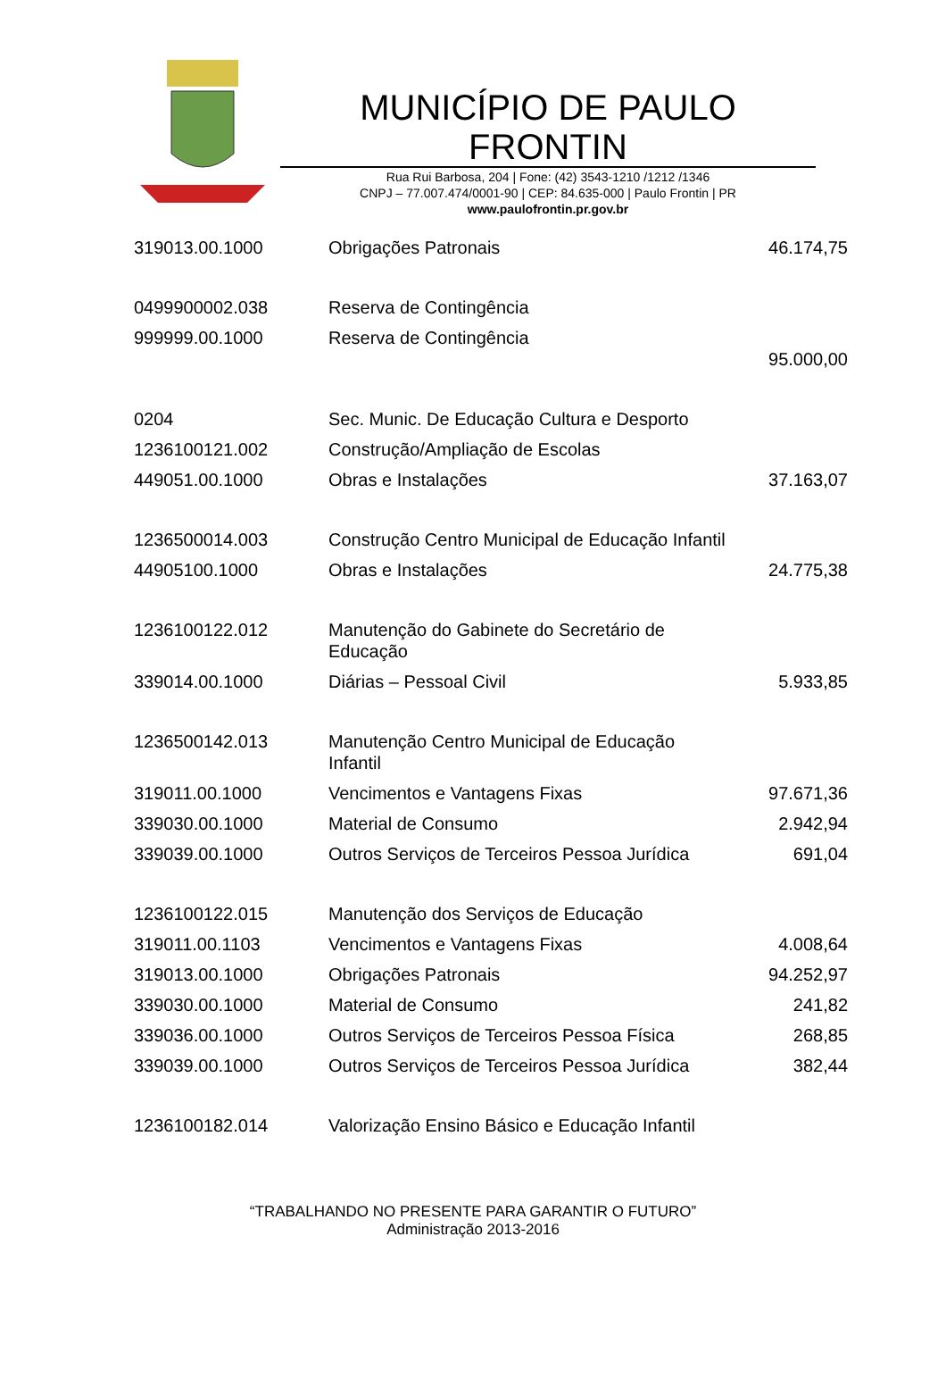MUNICÍPIO DE PAULO FRONTIN
Rua Rui Barbosa, 204 | Fone: (42) 3543-1210 /1212 /1346
CNPJ – 77.007.474/0001-90 | CEP: 84.635-000 | Paulo Frontin | PR
www.paulofrontin.pr.gov.br
| 319013.00.1000 | Obrigações Patronais | 46.174,75 |
| 0499900002.038 | Reserva de Contingência | |
| 999999.00.1000 | Reserva de Contingência | 95.000,00 |
| 0204 | Sec. Munic. De Educação Cultura e Desporto | |
| 1236100121.002 | Construção/Ampliação de Escolas | |
| 449051.00.1000 | Obras e Instalações | 37.163,07 |
| 1236500014.003 | Construção Centro Municipal de Educação Infantil | |
| 44905100.1000 | Obras e Instalações | 24.775,38 |
| 1236100122.012 | Manutenção do Gabinete do Secretário de Educação | |
| 339014.00.1000 | Diárias – Pessoal Civil | 5.933,85 |
| 1236500142.013 | Manutenção Centro Municipal de Educação Infantil | |
| 319011.00.1000 | Vencimentos e Vantagens Fixas | 97.671,36 |
| 339030.00.1000 | Material de Consumo | 2.942,94 |
| 339039.00.1000 | Outros Serviços de Terceiros Pessoa Jurídica | 691,04 |
| 1236100122.015 | Manutenção dos Serviços de Educação | |
| 319011.00.1103 | Vencimentos e Vantagens Fixas | 4.008,64 |
| 319013.00.1000 | Obrigações Patronais | 94.252,97 |
| 339030.00.1000 | Material de Consumo | 241,82 |
| 339036.00.1000 | Outros Serviços de Terceiros Pessoa Física | 268,85 |
| 339039.00.1000 | Outros Serviços de Terceiros Pessoa Jurídica | 382,44 |
| 1236100182.014 | Valorização Ensino Básico e Educação Infantil | |
“TRABALHANDO NO PRESENTE PARA GARANTIR O FUTURO”
Administração 2013-2016